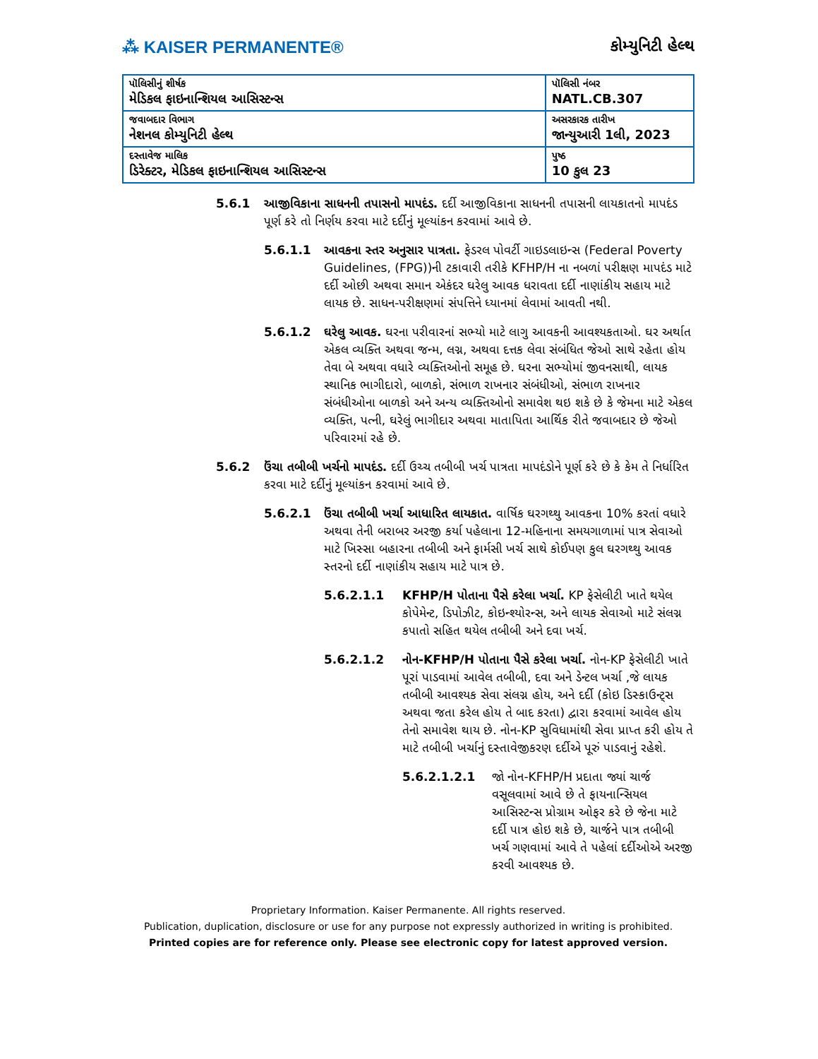⁂ KAISER PERMANENTE®
કોમ્યુનિટી હેલ્થ
| પૉલિસીનું શીર્ષક મેડિકલ ફાઇનાન્શિયલ આસિસ્ટન્સ | પૉલિસી નંબર NATL.CB.307 |
| જવાબદાર વિભાગ નેશનલ કોમ્યુનિટી હેલ્થ | અસરકારક તારીખ જાન્યુઆરી 1લી, 2023 |
| દસ્તાવેજ માલિક ડિરેક્ટર, મેડિકલ ફાઇનાન્શિયલ આસિસ્ટન્સ | પુષ્ઠ 10 કુલ 23 |
5.6.1 આજીવિકાના સાધનની તપાસનો માપદંડ. દર્દી આજીવિકાના સાધનની તપાસની લાયકાતનો માપદંડ પૂર્ણ કરે તો નિર્ણય કરવા માટે દર્દીનું મૂલ્યાંકન કરવામાં આવે છે.
5.6.1.1 આવકના સ્તર અનુસાર પાત્રતા. ફેડરલ પોવર્ટી ગાઇડલાઇન્સ (Federal Poverty Guidelines, (FPG))ની ટકાવારી તરીકે KFHP/H ના નબળાં પરીક્ષણ માપદંડ માટે દર્દી ઓછી અથવા સમાન એકંદર ઘરેલુ આવક ધરાવતા દર્દી નાણાંકીય સહાય માટે લાયક છે. સાધન-પરીક્ષણમાં સંપત્તિને ધ્યાનમાં લેવામાં આવતી નથી.
5.6.1.2 ઘરેલુ આવક. ઘરના પરીવારનાં સભ્યો માટે લાગુ આવકની આવશ્યકતાઓ. ઘર અર્થાત એકલ વ્યક્તિ અથવા જન્મ, લગ્ન, અથવા દત્તક લેવા સંબંધિત જેઓ સાથે રહેતા હોય તેવા બે અથવા વધારે વ્યક્તિઓનો સમૂહ છે. ઘરના સભ્યોમાં જીવનસાથી, લાયક સ્થાનિક ભાગીદારો, બાળકો, સંભાળ રાખનાર સંબંધીઓ, સંભાળ રાખનાર સંબંધીઓના બાળકો અને અન્ય વ્યક્તિઓનો સમાવેશ થઇ શકે છે કે જેમના માટે એકલ વ્યક્તિ, પત્ની, ઘરેલું ભાગીદાર અથવા માતાપિતા આર્થિક રીતે જવાબદાર છે જેઓ પરિવારમાં રહે છે.
5.6.2 ઉંચા તબીબી ખર્ચનો માપદંડ. દર્દી ઉચ્ચ તબીબી ખર્ચ પાત્રતા માપદંડોને પૂર્ણ કરે છે કે કેમ તે નિર્ધારિત કરવા માટે દર્દીનું મૂલ્યાંકન કરવામાં આવે છે.
5.6.2.1 ઉંચા તબીબી ખર્ચા આધારિત લાયકાત. વાર્ષિક ઘરગથ્થુ આવકના 10% કરતાં વધારે અથવા તેની બરાબર અરજી કર્યા પહેલાના 12-મહિનાના સમયગાળામાં પાત્ર સેવાઓ માટે ખિસ્સા બહારના તબીબી અને ફાર્મસી ખર્ચ સાથે કોઈપણ કુલ ઘરગથ્થુ આવક સ્તરનો દર્દી નાણાંકીય સહાય માટે પાત્ર છે.
5.6.2.1.1 KFHP/H પોતાના પૈસે કરેલા ખર્ચા. KP ફેસેલીટી ખાતે થયેલ કોપેમેન્ટ, ડિપોઝીટ, કોઇન્શ્યોરન્સ, અને લાયક સેવાઓ માટે સંલગ્ન કપાતો સહિત થયેલ તબીબી અને દવા ખર્ચ.
5.6.2.1.2 નોન-KFHP/H પોતાના પૈસે કરેલા ખર્ચા. નોન-KP ફેસેલીટી ખાતે પૂરાં પાડવામાં આવેલ તબીબી, દવા અને ડેન્ટલ ખર્ચા ,જે લાયક તબીબી આવશ્યક સેવા સંલગ્ન હોય, અને દર્દી (કોઇ ડિસ્કાઉન્ટ્સ અથવા જતા કરેલ હોય તે બાદ કરતા) દ્વારા કરવામાં આવેલ હોય તેનો સમાવેશ થાય છે. નોન-KP સુવિધામાંથી સેવા પ્રાપ્ત કરી હોય તે માટે તબીબી ખર્ચાનું દસ્તાવેજીકરણ દર્દીએ પૂરું પાડવાનું રહેશે.
5.6.2.1.2.1 જો નોન-KFHP/H પ્રદાતા જ્યાં ચાર્જ વસૂલવામાં આવે છે તે ફાયનાન્સિયલ આસિસ્ટન્સ પ્રોગ્રામ ઓફર કરે છે જેના માટે દર્દી પાત્ર હોઇ શકે છે, ચાર્જને પાત્ર તબીબી ખર્ચ ગણવામાં આવે તે પહેલાં દર્દીઓએ અરજી કરવી આવશ્યક છે.
Proprietary Information. Kaiser Permanente. All rights reserved.
Publication, duplication, disclosure or use for any purpose not expressly authorized in writing is prohibited.
Printed copies are for reference only. Please see electronic copy for latest approved version.